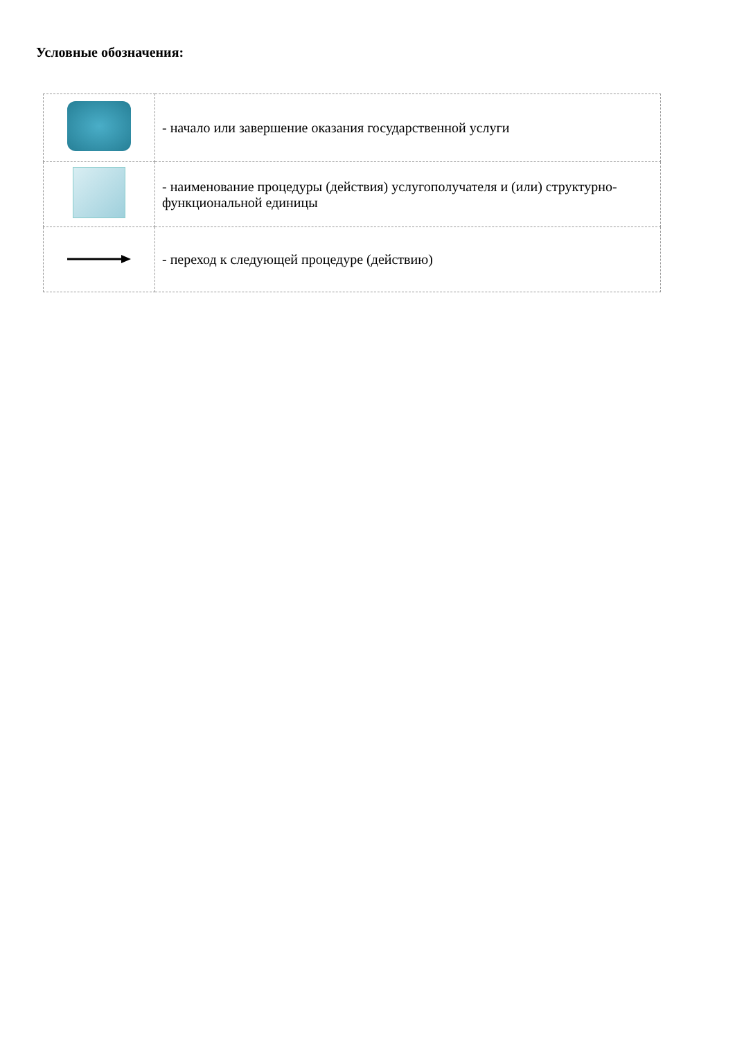Условные обозначения:
| | - начало или завершение оказания государственной услуги |
| | - наименование процедуры (действия) услугополучателя и (или) структурно-функциональной единицы |
| | - переход к следующей процедуре (действию) |